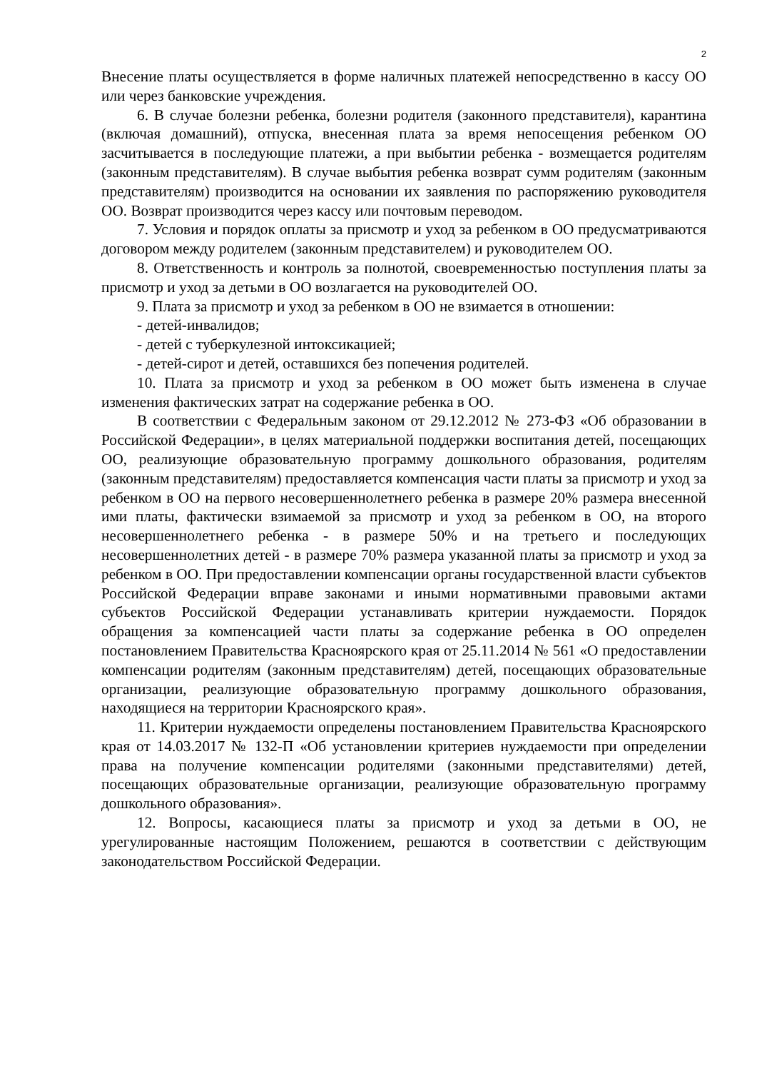2
Внесение платы осуществляется в форме наличных платежей непосредственно в кассу ОО или через банковские учреждения.
6. В случае болезни ребенка, болезни родителя (законного представителя), карантина (включая домашний), отпуска, внесенная плата за время непосещения ребенком ОО засчитывается в последующие платежи, а при выбытии ребенка - возмещается родителям (законным представителям). В случае выбытия ребенка возврат сумм родителям (законным представителям) производится на основании их заявления по распоряжению руководителя ОО. Возврат производится через кассу или почтовым переводом.
7. Условия и порядок оплаты за присмотр и уход за ребенком в ОО предусматриваются договором между родителем (законным представителем) и руководителем ОО.
8. Ответственность и контроль за полнотой, своевременностью поступления платы за присмотр и уход за детьми в ОО возлагается на руководителей ОО.
9. Плата за присмотр и уход за ребенком в ОО не взимается в отношении:
- детей-инвалидов;
- детей с туберкулезной интоксикацией;
- детей-сирот и детей, оставшихся без попечения родителей.
10. Плата за присмотр и уход за ребенком в ОО может быть изменена в случае изменения фактических затрат на содержание ребенка в ОО.
В соответствии с Федеральным законом от 29.12.2012 № 273-ФЗ «Об образовании в Российской Федерации», в целях материальной поддержки воспитания детей, посещающих ОО, реализующие образовательную программу дошкольного образования, родителям (законным представителям) предоставляется компенсация части платы за присмотр и уход за ребенком в ОО на первого несовершеннолетнего ребенка в размере 20% размера внесенной ими платы, фактически взимаемой за присмотр и уход за ребенком в ОО, на второго несовершеннолетнего ребенка - в размере 50% и на третьего и последующих несовершеннолетних детей - в размере 70% размера указанной платы за присмотр и уход за ребенком в ОО. При предоставлении компенсации органы государственной власти субъектов Российской Федерации вправе законами и иными нормативными правовыми актами субъектов Российской Федерации устанавливать критерии нуждаемости. Порядок обращения за компенсацией части платы за содержание ребенка в ОО определен постановлением Правительства Красноярского края от 25.11.2014 № 561 «О предоставлении компенсации родителям (законным представителям) детей, посещающих образовательные организации, реализующие образовательную программу дошкольного образования, находящиеся на территории Красноярского края».
11. Критерии нуждаемости определены постановлением Правительства Красноярского края от 14.03.2017 № 132-П «Об установлении критериев нуждаемости при определении права на получение компенсации родителями (законными представителями) детей, посещающих образовательные организации, реализующие образовательную программу дошкольного образования».
12. Вопросы, касающиеся платы за присмотр и уход за детьми в ОО, не урегулированные настоящим Положением, решаются в соответствии с действующим законодательством Российской Федерации.